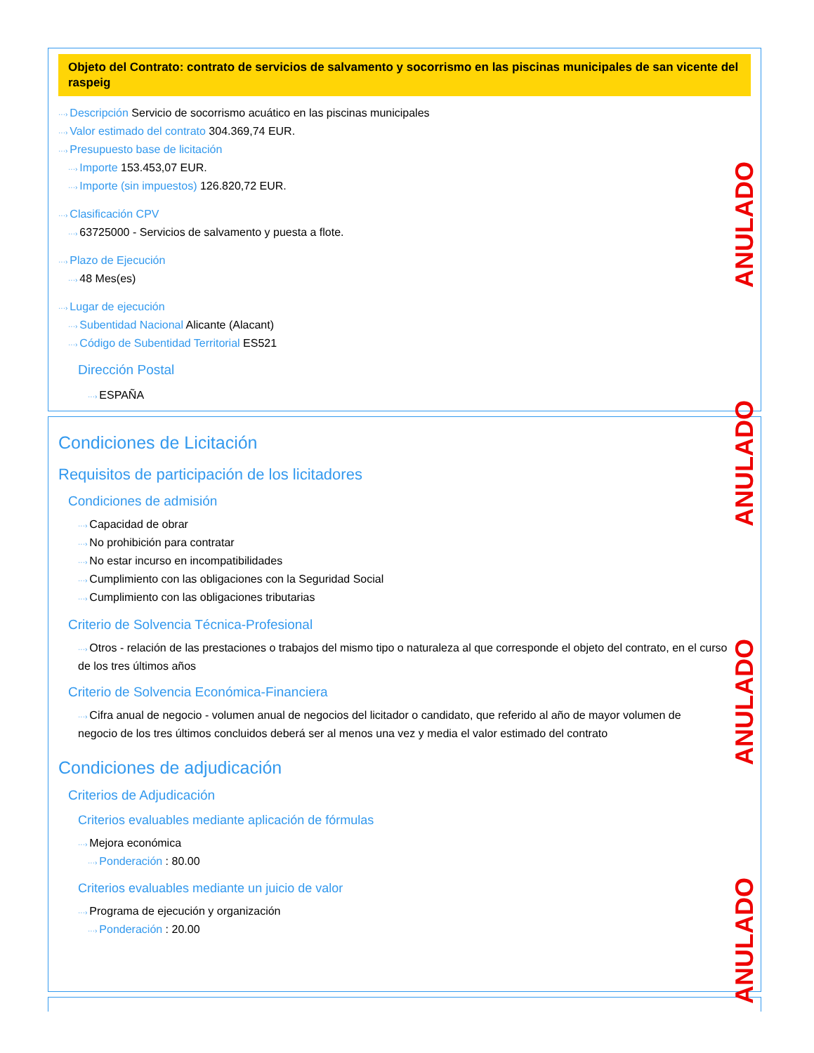Objeto del Contrato: contrato de servicios de salvamento y socorrismo en las piscinas municipales de san vicente del raspeig
···› Descripción Servicio de socorrismo acuático en las piscinas municipales
···› Valor estimado del contrato 304.369,74 EUR.
···› Presupuesto base de licitación
···› Importe 153.453,07 EUR.
···› Importe (sin impuestos) 126.820,72 EUR.
···› Clasificación CPV
···› 63725000 - Servicios de salvamento y puesta a flote.
···› Plazo de Ejecución
···› 48 Mes(es)
···› Lugar de ejecución
···› Subentidad Nacional Alicante (Alacant)
···› Código de Subentidad Territorial ES521
Dirección Postal
···› ESPAÑA
Condiciones de Licitación
Requisitos de participación de los licitadores
Condiciones de admisión
···› Capacidad de obrar
···› No prohibición para contratar
···› No estar incurso en incompatibilidades
···› Cumplimiento con las obligaciones con la Seguridad Social
···› Cumplimiento con las obligaciones tributarias
Criterio de Solvencia Técnica-Profesional
···› Otros - relación de las prestaciones o trabajos del mismo tipo o naturaleza al que corresponde el objeto del contrato, en el curso de los tres últimos años
Criterio de Solvencia Económica-Financiera
···› Cifra anual de negocio - volumen anual de negocios del licitador o candidato, que referido al año de mayor volumen de negocio de los tres últimos concluidos deberá ser al menos una vez y media el valor estimado del contrato
Condiciones de adjudicación
Criterios de Adjudicación
Criterios evaluables mediante aplicación de fórmulas
···› Mejora económica
···› Ponderación : 80.00
Criterios evaluables mediante un juicio de valor
···› Programa de ejecución y organización
···› Ponderación : 20.00
ANULADO
ANULADO
ANULADO
ANULADO